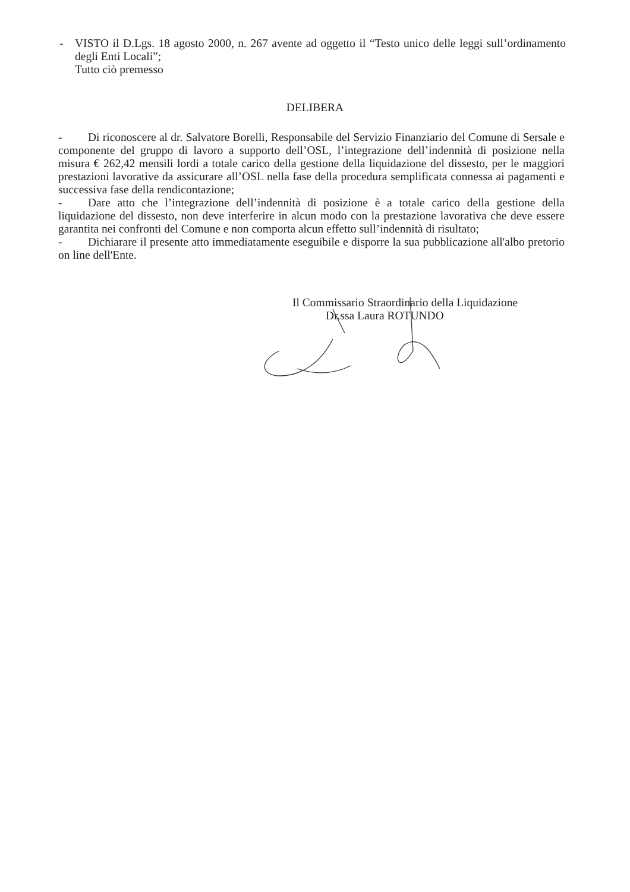- VISTO il D.Lgs. 18 agosto 2000, n. 267 avente ad oggetto il “Testo unico delle leggi sull’ordinamento degli Enti Locali”;
Tutto ciò premesso
DELIBERA
- Di riconoscere al dr. Salvatore Borelli, Responsabile del Servizio Finanziario del Comune di Sersale e componente del gruppo di lavoro a supporto dell’OSL, l’integrazione dell’indennità di posizione nella misura € 262,42 mensili lordi a totale carico della gestione della liquidazione del dissesto, per le maggiori prestazioni lavorative da assicurare all’OSL nella fase della procedura semplificata connessa ai pagamenti e successiva fase della rendicontazione;
- Dare atto che l’integrazione dell’indennità di posizione è a totale carico della gestione della liquidazione del dissesto, non deve interferire in alcun modo con la prestazione lavorativa che deve essere garantita nei confronti del Comune e non comporta alcun effetto sull’indennità di risultato;
- Dichiarare il presente atto immediatamente eseguibile e disporre la sua pubblicazione all'albo pretorio on line dell'Ente.
Il Commissario Straordinario della Liquidazione
Dr.ssa Laura ROTUNDO